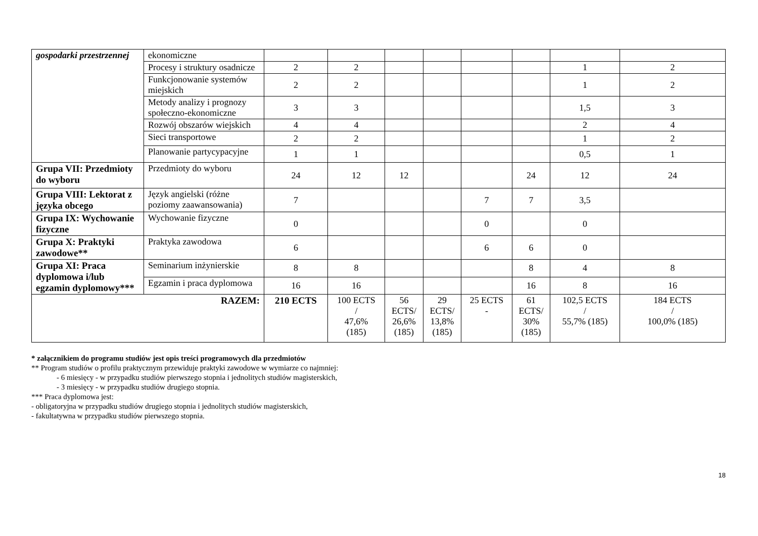| gospodarki przestrzennej | ekonomiczne | | | | | | | | |
| | Procesy i struktury osadnicze | 2 | 2 | | | | | 1 | 2 |
| | Funkcjonowanie systemów miejskich | 2 | 2 | | | | | 1 | 2 |
| | Metody analizy i prognozy społeczno-ekonomiczne | 3 | 3 | | | | | 1,5 | 3 |
| | Rozwój obszarów wiejskich | 4 | 4 | | | | | 2 | 4 |
| | Sieci transportowe | 2 | 2 | | | | | 1 | 2 |
| | Planowanie partycypacyjne | 1 | 1 | | | | | 0,5 | 1 |
| Grupa VII: Przedmioty do wyboru | Przedmioty do wyboru | 24 | 12 | 12 | | | 24 | 12 | 24 |
| Grupa VIII: Lektorat z języka obcego | Język angielski (różne poziomy zaawansowania) | 7 | | | | 7 | 7 | 3,5 | |
| Grupa IX: Wychowanie fizyczne | Wychowanie fizyczne | 0 | | | | 0 | | 0 | |
| Grupa X: Praktyki zawodowe** | Praktyka zawodowa | 6 | | | | 6 | 6 | 0 | |
| Grupa XI: Praca dyplomowa i/lub egzamin dyplomowy*** | Seminarium inżynierskie | 8 | 8 | | | | 8 | 4 | 8 |
| | Egzamin i praca dyplomowa | 16 | 16 | | | | 16 | 8 | 16 |
| RAZEM: | | 210 ECTS | 100 ECTS / 47,6% (185) | 56 ECTS/ 26,6% (185) | 29 ECTS/ 13,8% (185) | 25 ECTS - | 61 ECTS/ 30% (185) | 102,5 ECTS / 55,7% (185) | 184 ECTS / 100,0% (185) |
* załącznikiem do programu studiów jest opis treści programowych dla przedmiotów
** Program studiów o profilu praktycznym przewiduje praktyki zawodowe w wymiarze co najmniej:
- 6 miesięcy - w przypadku studiów pierwszego stopnia i jednolitych studiów magisterskich,
- 3 miesięcy - w przypadku studiów drugiego stopnia.
*** Praca dyplomowa jest:
- obligatoryjna w przypadku studiów drugiego stopnia i jednolitych studiów magisterskich,
- fakultatywna w przypadku studiów pierwszego stopnia.
18